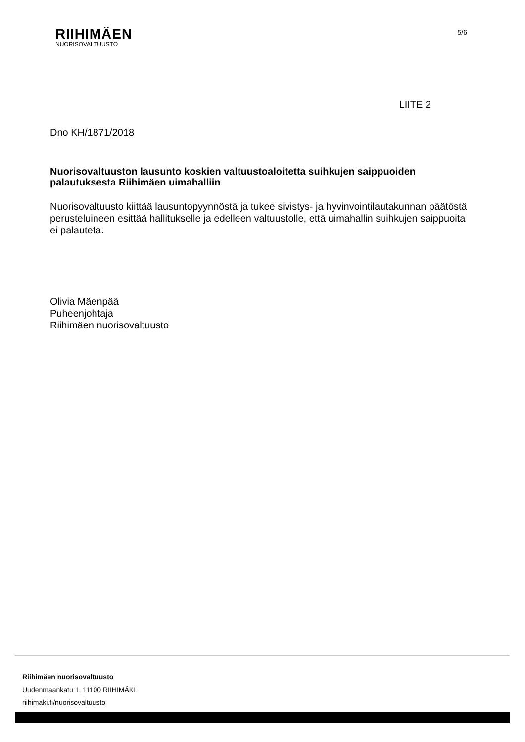RIIHIMÄEN
NUORISOVALTUUSTO
5/6
LIITE 2
Dno KH/1871/2018
Nuorisovaltuuston lausunto koskien valtuustoaloitetta suihkujen saippuoiden palautuksesta Riihimäen uimahalliin
Nuorisovaltuusto kiittää lausuntopyynnöstä ja tukee sivistys- ja hyvinvointilautakunnan päätöstä perusteluineen esittää hallitukselle ja edelleen valtuustolle, että uimahallin suihkujen saippuoita ei palauteta.
Olivia Mäenpää
Puheenjohtaja
Riihimäen nuorisovaltuusto
Riihimäen nuorisovaltuusto
Uudenmaankatu 1, 11100 RIIHIMÄKI
riihimaki.fi/nuorisovaltuusto